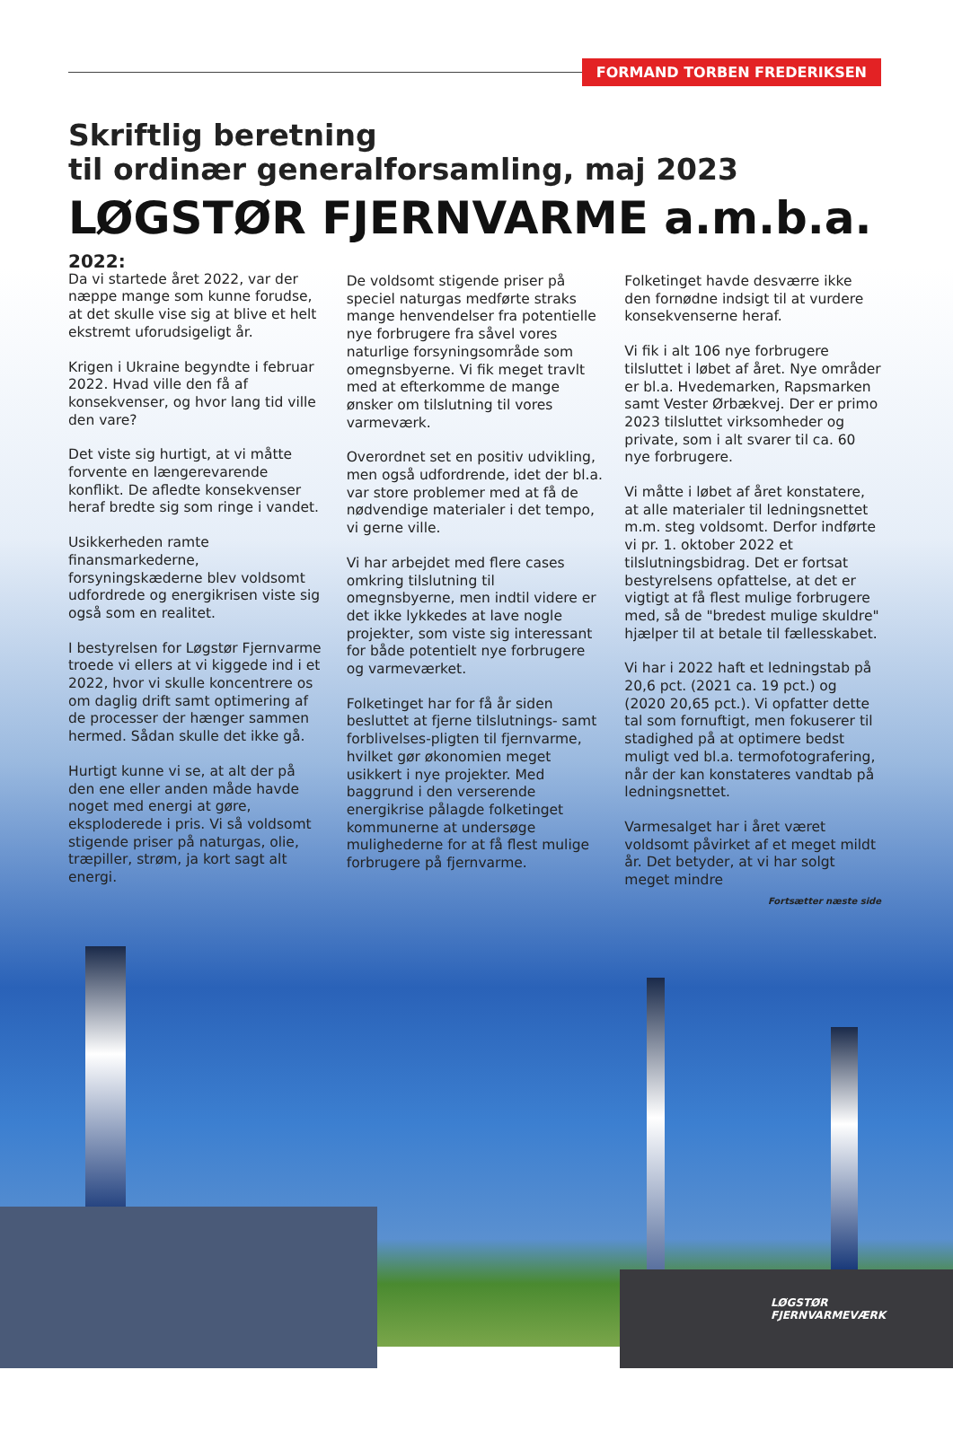FORMAND TORBEN FREDERIKSEN
Skriftlig beretning
til ordinær generalforsamling, maj 2023
LØGSTØR FJERNVARME a.m.b.a.
2022:
Da vi startede året 2022, var der næppe mange som kunne forudse, at det skulle vise sig at blive et helt ekstremt uforudsigeligt år.
Krigen i Ukraine begyndte i februar 2022. Hvad ville den få af konsekvenser, og hvor lang tid ville den vare?
Det viste sig hurtigt, at vi måtte forvente en længerevarende konflikt. De afledte konsekvenser heraf bredte sig som ringe i vandet.
Usikkerheden ramte finansmarkederne, forsyningskæderne blev voldsomt udfordrede og energikrisen viste sig også som en realitet.
I bestyrelsen for Løgstør Fjernvarme troede vi ellers at vi kiggede ind i et 2022, hvor vi skulle koncentrere os om daglig drift samt optimering af de processer der hænger sammen hermed. Sådan skulle det ikke gå.
Hurtigt kunne vi se, at alt der på den ene eller anden måde havde noget med energi at gøre, eksploderede i pris. Vi så voldsomt stigende priser på naturgas, olie, træpiller, strøm, ja kort sagt alt energi.
De voldsomt stigende priser på speciel naturgas medførte straks mange henvendelser fra potentielle nye forbrugere fra såvel vores naturlige forsyningsområde som omegnsbyerne. Vi fik meget travlt med at efterkomme de mange ønsker om tilslutning til vores varmeværk.
Overordnet set en positiv udvikling, men også udfordrende, idet der bl.a. var store problemer med at få de nødvendige materialer i det tempo, vi gerne ville.
Vi har arbejdet med flere cases omkring tilslutning til omegnsbyerne, men indtil videre er det ikke lykkedes at lave nogle projekter, som viste sig interessant for både potentielt nye forbrugere og varmeværket.
Folketinget har for få år siden besluttet at fjerne tilslutnings- samt forblivelses-pligten til fjernvarme, hvilket gør økonomien meget usikkert i nye projekter. Med baggrund i den verserende energikrise pålagde folketinget kommunerne at undersøge mulighederne for at få flest mulige forbrugere på fjernvarme.
Folketinget havde desværre ikke den fornødne indsigt til at vurdere konsekvenserne heraf.
Vi fik i alt 106 nye forbrugere tilsluttet i løbet af året. Nye områder er bl.a. Hvedemarken, Rapsmarken samt Vester Ørbækvej. Der er primo 2023 tilsluttet virksomheder og private, som i alt svarer til ca. 60 nye forbrugere.
Vi måtte i løbet af året konstatere, at alle materialer til ledningsnettet m.m. steg voldsomt. Derfor indførte vi pr. 1. oktober 2022 et tilslutningsbidrag. Det er fortsat bestyrelsens opfattelse, at det er vigtigt at få flest mulige forbrugere med, så de "bredest mulige skuldre" hjælper til at betale til fællesskabet.
Vi har i 2022 haft et ledningstab på 20,6 pct. (2021 ca. 19 pct.) og (2020 20,65 pct.). Vi opfatter dette tal som fornuftigt, men fokuserer til stadighed på at optimere bedst muligt ved bl.a. termofotografering, når der kan konstateres vandtab på ledningsnettet.
Varmesalget har i året været voldsomt påvirket af et meget mildt år. Det betyder, at vi har solgt meget mindre
Fortsætter næste side
LØGSTØR
FJERNVARMEVÆRK